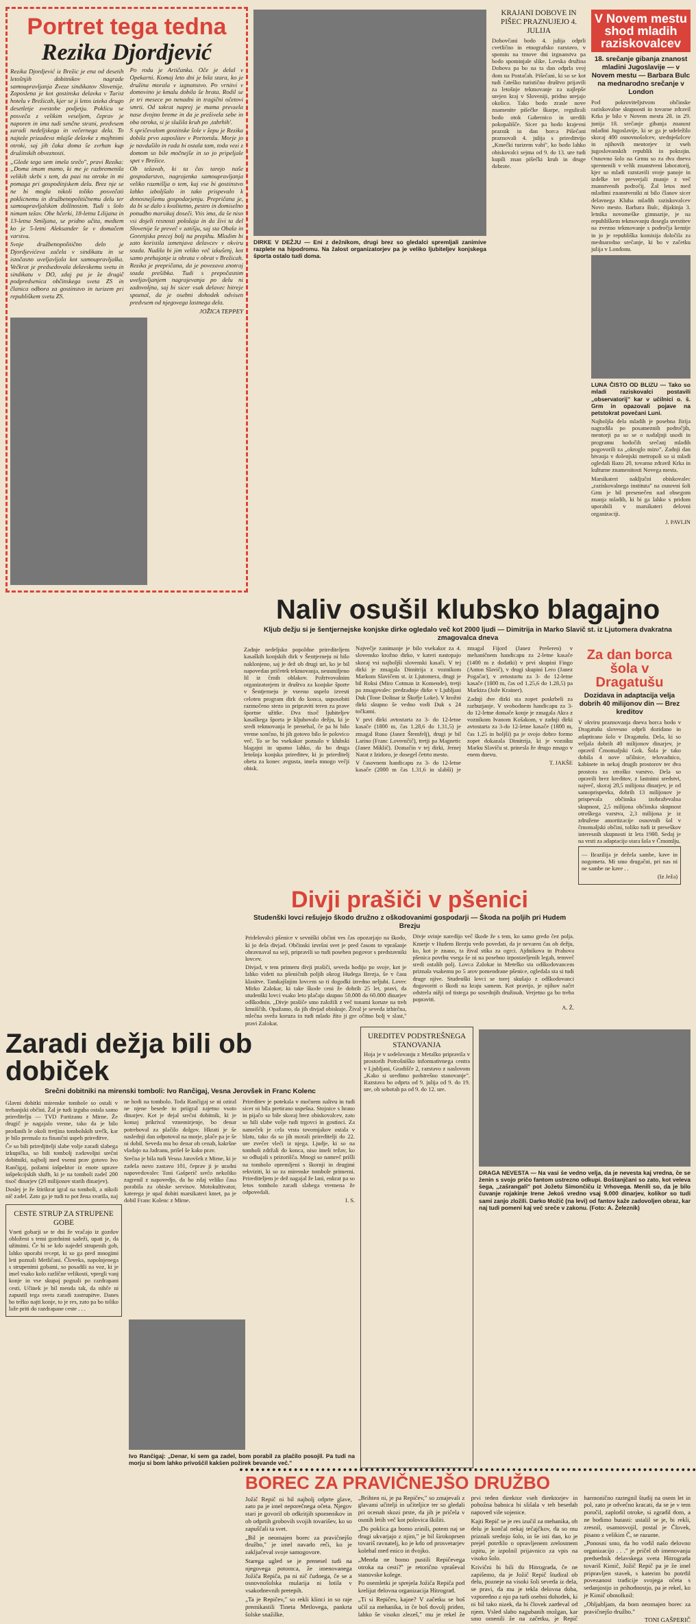Portret tega tedna
Rezika Djordjević
Rezika Djordjević iz Brežic je ena od desetih letošnjih dobitnikov nagrade samoupravljanja Zveze sindikatov Slovenije. Zaposlena je kot gostinska delavka v Turist hotelu v Brežicah, kjer se ji letos izteka drugo desetletje zvestobe podjetju. Poklicu se posveča z velikim veseljem, čeprav je naporen in ima tudi senčne strani, predvsem zaradi nedeljskega in večernega dela. To najteže prizadeva mlajše delavke z majhnimi otroki, saj jih čaka doma še zvrhan kup družinskih obveznosti.
„Glede tega sem imela srečo", pravi Rezika: „Doma imam mamo, ki me je razbremenila velikih skrbi s tem, da pazi na otroke in mi pomaga pri gospodinjskem delu. Brez nje se ne bi mogla nikoli toliko posvečati poklicnemu in družbenopolitičnemu delu ter samoupravljalskim dolžnostim. Tudi s šolo nimam težav. Obe hčerki, 18-letna Lilijana in 13-letna Smiljana, se pridno učita, medtem ko je 5-letni Aleksander še v domačem varstvu.
Svoje družbenopolitično delo je Djordjevićeva začela v sindikatu in se istočasno uveljavljala kot samoupravljalka. Večkrat je predsedovala delavskemu svetu in sindikatu v DO, zdaj pa je že drugič podpredsenica občinskega sveta ZS in članica odbora za gostinstvo in turizem pri republiškem svetu ZS.
Po rodu je Artičanka. Oče je delal v Opekarni. Komaj leto dni je bila stara, ko je družina morala v izgnanstvo. Po vrnitvi v domovino je kmalu dobila še brata. Rodil se je tri mesece po nenadni in tragični očetovi smrti. Od takrat naprej je mama prevzela nase dvojno breme in da je preživela sebe in oba otroka, si je služila kruh po ‚tabrhih'.
S spričevalom gostinske šole v žepu je Rezika dobila prvo zaposlitev v Portorožu. Morje jo je navdušilo in rada bi ostala tam, toda vezi z domom so bile močnejše in so jo pripeljale spet v Brežice.
Ob težavah, ki ta čas tarejo naše gospodarstvo, nagrajenka samoupravljanja veliko razmišlja o tem, kaj vse bi gostinstvo lahko izboljšalo in tako prispevalo k donosnejšemu gospodarjenju. Prepričana je, da bi se dalo s kvalitetno, pestro in domiselno ponudbo marsikaj doseči. Vtis ima, da še niso vsi dojeli resnosti položaja in da živi ta del Slovenije še preveč v zatišju, saj sta Obala in Gorenjska precej bolj na prepihu. Mladim bi zato koristila izmenjava delavcev v okviru sozda. Nudila bi jim veliko več izkušenj, kot samo prehajanje iz obrata v obrat v Brežicah. Rezika je prepričana, da je povezava znotraj sozda prešibka. Tudi s prepočasnim uveljavljanjem nagrajevanja po delu ni zadovoljna, saj bi sicer vsak delavec hitreje spoznal, da je osebni dohodek odvisen predvsem od njegovega lastnega dela.
JOŽICA TEPPEY
DIRKE V DEŽJU — Eni z dežnikom, drugi brez so gledalci spremljali zanimive razplete na hipodromu. Na žalost organizatorjev pa je veliko ljubiteljev konjskega športa ostalo tudi doma.
KRAJANI DOBOVE IN PIŠEC PRAZNUJEJO 4. JULIJA
Dobovčani bodo 4. julija odprli cvetlično in etnografsko razstavo, v spomin na trnove dni izgnanstva pa bodo spominjale slike. Lovska družina Dobova pa bo na ta dan odprla svoj dom na Postačah. Pišečani, ki so se kot tudi čateško turistično društvo prijavili za letošnje tekmovanje za najlepše urejen kraj v Sloveniji, pridno urejajo okolico. Tako bodo zrasle nove znamenite pišečke škarpe, regulirali bodo otok Gabernico in uredili pokopališče. Sicer pa bodo krajevni praznik in dan borca Pišečani praznovali 4. julija s prireditvijo „Kmečki turizem vabi", ko bodo lahko obiskovalci sejma od 9. do 13. ure tudi kupili znan pišečki kruh in druge dobrote.
V Novem mestu shod mladih raziskovalcev
18. srečanje gibanja znanost mladini Jugoslavije — v Novem mestu — Barbara Bulc na mednarodno srečanje v London
Pod pokroviteljstvom občinske raziskovalne skupnosti in tovarne zdravil Krka je bilo v Novem mestu 28. in 29. junija 18. srečanje gibanja znanost mladini Jugoslavije, ki se ga je udeležilo skoraj 400 osnovnošolcev, srednješolcev in njihovih mentorjev iz vseh jugoslovanskih republik in pokrajin. Osnovno šolo na Grmu so za dva dneva spremenili v velik znanstveni laboratorij, kjer so mladi razstavili svoje panoje in izdelke ter preverjali znanje z več znanstvenih področij. Žal letos med mladimi znanstveniki ni bilo članov sicer delavnega Kluba mladih raziskovalcev Novo mesto. Barbara Bulc, dijakinja 3. letnika novomeške gimnazije, je na republiškem tekmovanju dosegla uvrstitev na zvezno tekmovanje s področja kemije in jo je republiška komisija določila za mednarodno srečanje, ki bo v začetku julija v Londonu.
LUNA ČISTO OD BLIZU — Tako so mladi raziskovalci postavili „observatorij" kar v učilnici o. š. Grm in opazovali pojave na petstokrat povečani Luni.
Najboljša dela mladih je posebna žirija nagradila po posameznih področjih, mentorji pa so se o nadaljnji usodi in programu bodočih srečanj mladih pogovorili za „okroglo mizo". Zadnji dan bivanja v dolenjski metropoli so si mladi ogledali Bazo 20, tovarno zdravil Krka in kulturne znamenitosti Novega mesta.
Marsikateri naključni obiskovalec „raziskovalnega instituta" na osnovni šoli Grm je bil presenečen nad obsegom znanja mladih, ki bi ga lahko s pridom uporabili v marsikateri delovni organizaciji.
J. PAVLIN
Naliv osušil klubsko blagajno
Kljub dežju si je šentjernejske konjske dirke ogledalo več kot 2000 ljudi — Dimitrija in Marko Slavič st. iz Ljutomera dvakratna zmagovalca dneva
Zadnje nedeljsko popoldne prirediteljem kasaških konjskih dirk v Šentjerneju ni bilo naklonjeno, saj je dež ob drugi uri, ko je bil napovedan pričetek tekmovanja, neusmiljeno lil iz črnih oblakov. Požrtvovalnim organizatorjem iz društva za konjske športe v Šentjerneju je vseeno uspelo izvesti celoten program dirk do konca, usposobiti razmočeno stezo in pripraviti teren za prave športne užitke. Dva tisoč ljubiteljev kasaškega športa je kljubovalo dežju, ki je sredi tekmovanja le prenehal, če pa bi bilo vreme sončno, bi jih gotovo bilo še polovico več. To se bo vsekakor poznalo v klubski blagajni in upamo lahko, da bo druga letošnja konjska prireditev, ki jo prireditelj obeta za konec avgusta, imela mnogo večji obisk.
Največje zanimanje je bilo vsekakor za 4. slovensko krožno dirko, v kateri nastopajo skoraj vsi najboljši slovenski kasači. V tej dirki je zmagala Dimitrija z voznikom Markom Slavičem st. iz Ljutomera, drugi je bil Roksi (Miro Cotman iz Komende), tretji pa zmagovalec predzadnje dirke v Ljubljani Duk (Tone Dolinar iz Škofje Loke). V krožni dirki skupno še vedno vodi Duk s 24 točkami.
V prvi dirki avtostarta za 3- do 12-letne kasače (1800 m, čas 1.28,6 do 1.31,5) je zmagal Runo (Janez Štemfelj), drugi je bil Larino (Franc Lovrenčič), tretji pa Magnetic (Janez Miklič). Domačin v tej dirki, Jernej Narat z Izidoro, je dosegel četrto mesto.
V časovnem handicapu za 3- do 12-letne kasače (2000 m čas 1.31,6 in slabši) je zmagal Fijord (Janez Prešeren) v mehaničnem handicapu za 2-letne kasače (1400 m z dodatki) v prvi skupini Fingo (Anton Slavič), v drugi skupini Lero (Janez Pogačar), v avtostartu za 3- do 12-letne kasače (1800 m, čas od 1.25,6 do 1.28,5) pa Markiza (Jože Krainer).
Zadnji dve dirki sta zopet poskrbeli za razburjanje. V svobodnem handicapu za 3- do 12-letne domače konje je zmagala Akra z voznikom Ivanom Košakom, v zadnji dirki avtostarta za 3-do 12-letne kasače (1800 m, čas 1.25 in boljši) pa je svojo dobro formo zopet dokazala Dimitrija, ki je vozniku Marku Slaviču st. prinesla že drugo zmago v enem dnevu.
T. JAKŠE
Za dan borca šola v Dragatušu
Dozidava in adaptacija velja dobrih 40 milijonov din — Brez kreditov
V okviru praznovanja dneva borca bodo v Dragatušu slovesno odprli dozidano in adaptirano šolo v Dragatušu. Dela, ki so veljala dobrih 40 milijonov dinarjev, je opravil Črnomaljski Gok. Šola je tako dobila 4 nove učilnice, telovadnico, kabinete in nekaj drugih prostorov ter dva prostora za otroško varstvo. Dela so opravili brez kreditov, z lastnimi sredstvi, največ, skoraj 20,5 milijona dinarjev, je od samoprispevka, dobrih 13 milijonov je prispevala občinska izobraževalna skupnost, 2,5 milijona občinska skupnost otroškega varstva, 2,3 milijona je iz združene amortizacije osnovnih šol v črnomaljski občini, toliko tudi iz preseškov interesnih skupnosti iz leta 1980. Sedaj je na vrsti za adaptacijo stara šola v Črnomlju.
— Brazilija je dežela sambe, kave in nogometa. Mi smo drugačni, pri nas ni ne sambe ne kave . .
(Iz Ježa)
Divji prašiči v pšenici
Studenški lovci rešujejo škodo družno z oškodovanimi gospodarji — Škoda na poljih pri Hudem Brezju
Pridelovalci pšenice v sevniški občini ves čas opozarjajo na škodo, ki jo dela divjad. Občinski izvršni svet je pred časom to vprašanje obravnaval na seji, pripravili so tudi poseben pogovor s predstavniki lovcev.
Divjad, v tem primeru divji prašiči, seveda hodijo po svoje, kot je lahko videti na pšeničnih poljih okrog Hudega Brezja, še v času klasitve. Tamkajšnjim lovcem so ti dogodki izredno neljubi. Lovec Mirko Zalokar, ki take škode ceni že dobrih 25 let, pravi, da studenški lovci vsako leto plačajo skupno 50.000 do 60.000 dinarjev odškodnin. „Divje prašiče smo založili z več tonami koruze na treh krmiščih. Opažamo, da jih divjad obiskuje. Žival je seveda izbirčna, mlečna sveža koruza in tudi mlado žito ji gre očitno bolj v slast," pravi Zalokar.
Divje svinje naredijo več škode že s tem, ko samo gredo čez polja. Kmetje v Hudem Brezju vedo povedati, da je nevaren čas ob dežju, ko, kot je znano, ta žival stika za ogrci. Ajdnikova in Prahova pšenica povrhu vsega še ni na posebno izpostavljenih legah, temveč sredi ostalih polj. Lovca Zalokar in Metelko sta odškodovancem priznala vsakemu po 5 arov pomendrane pšenice, ogledala sta si tudi druge njive. Studenški lovci se torej skušajo z odškodovanci dogovoriti o škodi na kraju samem. Kot pravijo, je njihov načrt odstrela nižji od tistega po sosednjih družinah. Verjetno ga bo treba popraviti.
A. Ž.
Zaradi dežja bili ob dobiček
Srečni dobitniki na mirenski tomboli: Ivo Rančigaj, Vesna Jerovšek in Franc Kolenc
Glavni dobitki mirenske tombole so ostali v trebanjski občini. Žal je tudi izguba ostala samo prireditelju — TVD Partizanu z Mirne. Že drugič je nagajalo vreme, tako da je bilo prodanih le okoli tretjina tombolskih srečk, kar je bilo premalo za finančni uspeh prireditve.
Če so bili priredjitelji slabe volje zaradi slabega izkupička, so bili tombolj zadovoljni srečni dobitniki, najbolj med vsemi prav gotovo Ivo Rančigaj, požarni inšpektor iz enote uprave inšpekcijskih služb, ki je na tomboli zadel 200 tisoč dinarjev (20 milijonov starih dinarjev).
Doslej je že štirikrat igral na tomboli, a nikoli nič zadel. Zato ga je tudi to pot žena svarila, naj ne hodi na tombolo. Toda Rančigaj se ni oziral ne njene besede in priigral zajetno vsoto dinarjev. Kot je dejal srečni dobitnik, ki je komaj prikrival vznemirjenje, bo denar potreboval za plačilo dolgov. Hkrati je še naslednji dan odpotoval na morje, plače pa je še ni dobil. Seveda mu bo denar ob cenah, kakršne vladajo na Jadranu, prišel še kako prav.
Srečna je bila tudi Vesna Jarovšek z Mirne, ki je zadela novo zastavo 101, čeprav ji je uradni napovedovalec Toni Gašperič srečo nekoliko zagrenil z napovedjo, da bo zdaj veliko časa porabila za obiske servisov. Motokultivator, katerega je upal dobiti marsikateri kmet, pa je dobil Franc Kolenc z Mirne.
Prireditev je potekala v močnem nalivu in tudi sicer ni bila pretirano uspešna. Stojnice s hrano in pijačo so bile skoraj brez obiskovalcev, zato so bili slabe volje tudi trgovci in gostinci. Za nameček je cela vrsta tovornjakov ostala v blatu, tako da so jih morali prireditelji do 22. ure zvečer vleči iz njega. Ljudje, ki so na tomboli zdržali do konca, niso imeli težav, ko so odhajali s prizorišča. Mnogi so namreč prišli na tombolo opremljeni s škornji in drugimi rekviziti, ki so za mirenske tombole primerni. Prirediteljem je dež nagajal že lani, enkrat pa so letos tombolo zaradi slabega vremena že odpovedali.
I. S.
CESTE STRUP ZA STRUPENE GOBE
Vneti gobarji se te dni že vračajo iz gozdov obloženi s temi gozdnimi sadeži, upati je, da užitnimi. Če bi se kdo najedel strupenih gob, lahko uporabi recept, ki so ga pred mnogimi leti poznali Metličani. Človeka, napolnjenega s strupenimi gobami, so posadili na voz, ki je imel vsako kolo različne velikosti, vpregli vanj konje in vse skupaj pognali po razdrapani cesti. Učinek je bil menda tak, da nihče ni zapustil tega sveta zaradi zastrupitve. Danes bo težko najti konje, to je res, zato pa bo toliko laže priti do razdrapane ceste . . .
Ivo Rančigaj: „Denar, ki sem ga zadel, bom porabil za plačilo posojil. Pa tudi na morju si bom lahko privoščil kakšen požirek bevande več."
UREDITEV PODSTREŠNEGA STANOVANJA
Hoja je v sodelovanju z Metalko pripravila v prostorih Potrošniško informativnega centra v Ljubljani, Gradišče 2, razstavo z naslovom „Kako si uredimo podstrešno stanovanje". Razstava bo odprta od 9. julija od 9. do 19. ure, ob sobotah pa od 9. do 12. ure.
DRAGA NEVESTA — Na vasi še vedno velja, da je nevesta kaj vredna, če se ženin s svojo pričo fantom ustrezno odkupi. Boštanjčani so zato, kot veleva šega, „zašrangali" pot Jožetu Simončiču iz Vrhovega. Menili so, da je bilo čuvanje rojakinje Irene Jekoš vredno vsaj 9.000 dinarjev, kolikor so tudi sami zanjo zložili. Darko Možič (na levi) od fantov kaže zadovoljen obraz, kar naj tudi pomeni kaj več sreče v zakonu. (Foto: A. Železnik)
BOREC ZA PRAVIČNEJŠO DRUŽBO
Jožič Repič ni bil najbolj odprte glave, zato pa je imel neporečnega očeta. Njegov stari je govoril ob odkritjih spomenikov in ob odprtih grobovih svojih tovarišev, ko so zapuščali ta svet.
„Bil je neomajen borec za pravičnejšo družbo," je imel navado reči, ko je zaključeval svoje samogovore.
Starega ugled se je prenesel tudi na njegovega potomca, že imenovanega Jožiča Repiča, pa ni nič čudnega, če se a osnovnošolska mularija ni lotila v vsakodnevnih pretepih.
„Ta je Repičev," so rekli klinci in so raje premikastili Tineta Metlovega, pankrta šolske snažilke.
„Brihten ni, je pa Repičev," so zmajevali z glavami učitelji in učiteljice ter so gledali pri ocenah skozi prste, da jih je pričela v osmih letih več kot polovica škiliti.
„Do poklica ga bomo zrinili, potem naj se drugi ukvarjajo z njim," je bil širokoprsen tovariš ravnatelj, ko je kdo od prosvetarjev kolebal med enico in dvojko.
„Menda ne bomo pustili Repičevega otroka na cesti?" je retorično vpraševal stanovske kolege.
Po osemletki je sprejela Jožiča Repiča pod krelijut delovna organizacija Hitrograd.
„Ti si Repičev, kajne? V začetku se boš učil za mehanika, in če boš dovolj priden, lahko še visoko zlezeš," mu je rekel že prvi teden direktor vseh direktorjev in pobožna babnica bi slišala v teh besedah napoved vile sojenice.
Kajti Repič se je res izučil za mehanika, ob delu je končal nekaj tečajčkov, da so mu priznali srednjo šolo, in še isti dan, ko je prejel potrdilo o opravljenem zrelostnem izpitu, je izpolnil prijavnico za vpis na visoko šolo.
Krivični bi bili do Hitrograda, če ne zapišemo, da je Jožič Repič študiral ob delu, pozneje na visoki šoli seveda iz dela, se pravi, da mu je tekla delovna doba, vzporedno z njo pa tudi osebni dohodek, ki ni bil tako nizek, da bi človek zardeval od njem. Vsled slabo nagubanih možgan, kar smo omenili že na začetku, je Repič harmonično raztegnil študij na osem let in pol, zato je odvečno kracati, da se je v tem poročil, zaplodil otroke, si zgradil dom, a ne bodimo butasti: ustalil se je, bi rekli, zresnil, osamosvojil, postal je Človek, pisano z velikim Č, se razume.
„Ponosni smo, da bo vodil našo delovno organizacijo . . ." je pričel ob imenovanju predsednik delavskega sveta Hitrograda tovariš Kimič, Jožič Repič pa je že imel pripravljen stavek, s katerim bo potrdil povezanost tradicije svojega očeta s sedanjostjo in prihodnostjo, pa je rekel, ko je Kimič obmolknil:
„Obljubljam, da bom neomajen borec za pravičnejšo družbo."
TONI GAŠPERIČ